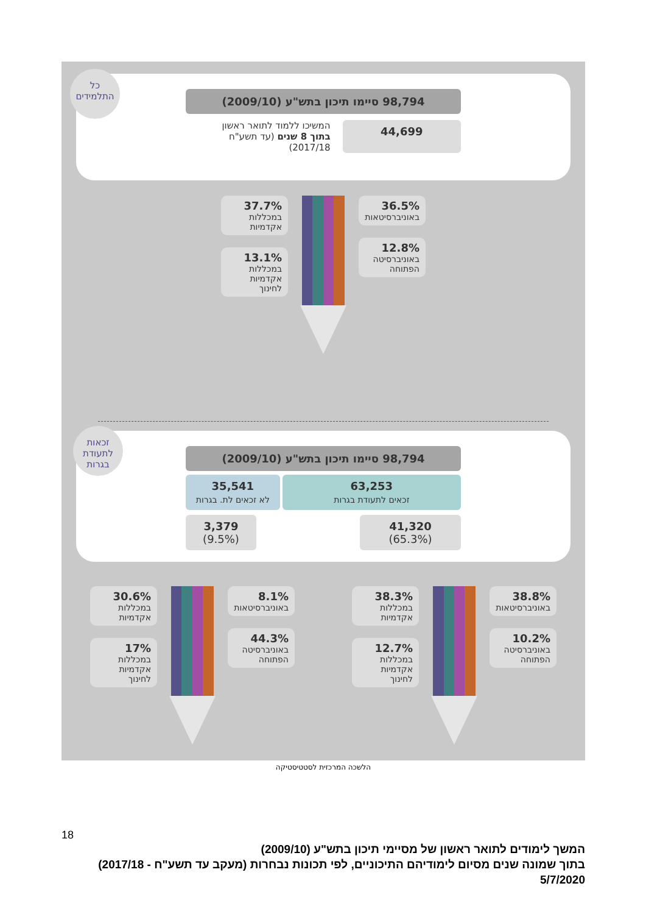כל התלמידים
98,794 סיימו תיכון בתש"ע (2009/10)
44,699
המשיכו ללמוד לתואר ראשון
בתוך 8 שנים (עד תשע"ח 2017/18)
37.7%
במכללות אקדמיות
13.1%
במכללות אקדמיות לחינוך
36.5%
באוניברסיטאות
12.8%
באוניברסיטה הפתוחה
זכאות לתעודת בגרות
98,794 סיימו תיכון בתש"ע (2009/10)
63,253
זכאים לתעודת בגרות
35,541
לא זכאים לת. בגרות
41,320
(65.3%)
3,379
(9.5%)
30.6%
במכללות אקדמיות
17%
במכללות אקדמיות לחינוך
8.1%
באוניברסיטאות
44.3%
באוניברסיטה הפתוחה
38.3%
במכללות אקדמיות
12.7%
במכללות אקדמיות לחינוך
38.8%
באוניברסיטאות
10.2%
באוניברסיטה הפתוחה
הלשכה המרכזית לסטטיסטיקה
18
המשך לימודים לתואר ראשון של מסיימי תיכון בתש"ע (2009/10)
בתוך שמונה שנים מסיום לימודיהם התיכוניים, לפי תכונות נבחרות (מעקב עד תשע"ח - 2017/18)
5/7/2020